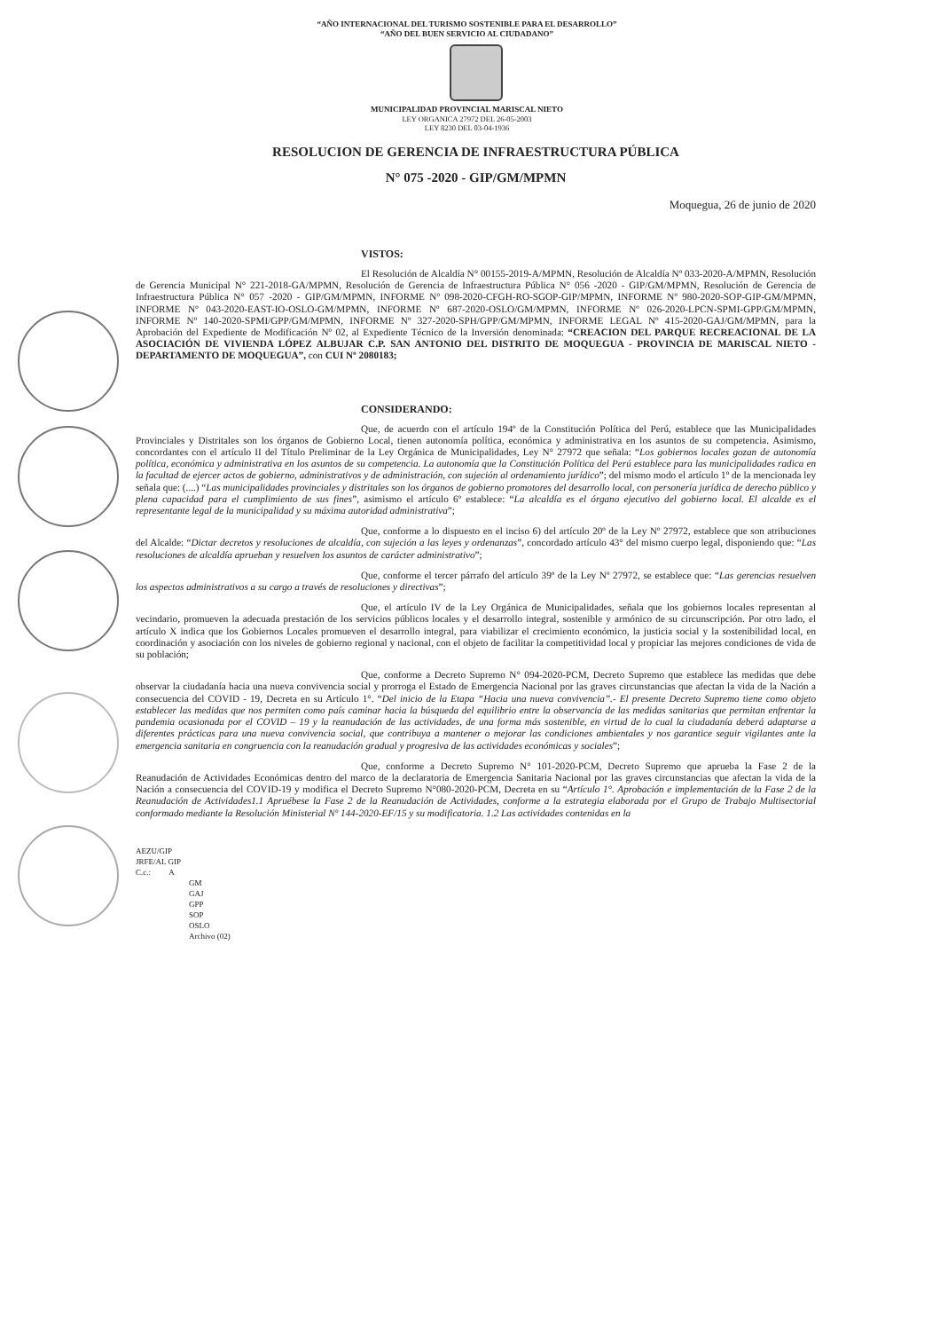“AÑO INTERNACIONAL DEL TURISMO SOSTENIBLE PARA EL DESARROLLO”
“AÑO DEL BUEN SERVICIO AL CIUDADANO”
MUNICIPALIDAD PROVINCIAL MARISCAL NIETO
LEY ORGANICA 27972 DEL 26-05-2003
LEY 8230 DEL 03-04-1936
RESOLUCION DE GERENCIA DE INFRAESTRUCTURA PÚBLICA
N° 075 -2020 - GIP/GM/MPMN
Moquegua, 26 de junio de 2020
VISTOS:
El Resolución de Alcaldía N° 00155-2019-A/MPMN, Resolución de Alcaldía Nº 033-2020-A/MPMN, Resolución de Gerencia Municipal N° 221-2018-GA/MPMN, Resolución de Gerencia de Infraestructura Pública N° 056 -2020 - GIP/GM/MPMN, Resolución de Gerencia de Infraestructura Pública N° 057 -2020 - GIP/GM/MPMN, INFORME Nº 098-2020-CFGH-RO-SGOP-GIP/MPMN, INFORME Nº 980-2020-SOP-GIP-GM/MPMN, INFORME Nº 043-2020-EAST-IO-OSLO-GM/MPMN, INFORME Nº 687-2020-OSLO/GM/MPMN, INFORME Nº 026-2020-LPCN-SPMI-GPP/GM/MPMN, INFORME Nº 140-2020-SPMI/GPP/GM/MPMN, INFORME Nº 327-2020-SPH/GPP/GM/MPMN, INFORME LEGAL Nº 415-2020-GAJ/GM/MPMN, para la Aprobación del Expediente de Modificación Nº 02, al Expediente Técnico de la Inversión denominada: “CREACION DEL PARQUE RECREACIONAL DE LA ASOCIACIÓN DE VIVIENDA LÓPEZ ALBUJAR C.P. SAN ANTONIO DEL DISTRITO DE MOQUEGUA - PROVINCIA DE MARISCAL NIETO - DEPARTAMENTO DE MOQUEGUA”, con CUI Nº 2080183;
CONSIDERANDO:
Que, de acuerdo con el artículo 194º de la Constitución Política del Perú, establece que las Municipalidades Provinciales y Distritales son los órganos de Gobierno Local, tienen autonomía política, económica y administrativa en los asuntos de su competencia. Asimismo, concordantes con el artículo II del Título Preliminar de la Ley Orgánica de Municipalidades, Ley N° 27972 que señala: “Los gobiernos locales gozan de autonomía política, económica y administrativa en los asuntos de su competencia. La autonomía que la Constitución Política del Perú establece para las municipalidades radica en la facultad de ejercer actos de gobierno, administrativos y de administración, con sujeción al ordenamiento jurídico”; del mismo modo el artículo 1º de la mencionada ley señala que: (....) “Las municipalidades provinciales y distritales son los órganos de gobierno promotores del desarrollo local, con personería jurídica de derecho público y plena capacidad para el cumplimiento de sus fines”, asimismo el artículo 6º establece: “La alcaldía es el órgano ejecutivo del gobierno local. El alcalde es el representante legal de la municipalidad y su máxima autoridad administrativa”;
Que, conforme a lo dispuesto en el inciso 6) del artículo 20º de la Ley Nº 27972, establece que son atribuciones del Alcalde: “Dictar decretos y resoluciones de alcaldía, con sujeción a las leyes y ordenanzas”, concordado artículo 43° del mismo cuerpo legal, disponiendo que: “Las resoluciones de alcaldía aprueban y resuelven los asuntos de carácter administrativo”;
Que, conforme el tercer párrafo del artículo 39º de la Ley Nº 27972, se establece que: “Las gerencias resuelven los aspectos administrativos a su cargo a través de resoluciones y directivas”;
Que, el artículo IV de la Ley Orgánica de Municipalidades, señala que los gobiernos locales representan al vecindario, promueven la adecuada prestación de los servicios públicos locales y el desarrollo integral, sostenible y armónico de su circunscripción. Por otro lado, el artículo X indica que los Gobiernos Locales promueven el desarrollo integral, para viabilizar el crecimiento económico, la justicia social y la sostenibilidad local, en coordinación y asociación con los niveles de gobierno regional y nacional, con el objeto de facilitar la competitividad local y propiciar las mejores condiciones de vida de su población;
Que, conforme a Decreto Supremo N° 094-2020-PCM, Decreto Supremo que establece las medidas que debe observar la ciudadanía hacia una nueva convivencia social y prorroga el Estado de Emergencia Nacional por las graves circunstancias que afectan la vida de la Nación a consecuencia del COVID - 19, Decreta en su Artículo 1°. “Del inicio de la Etapa “Hacia una nueva convivencia”.- El presente Decreto Supremo tiene como objeto establecer las medidas que nos permiten como país caminar hacia la búsqueda del equilibrio entre la observancia de las medidas sanitarias que permitan enfrentar la pandemia ocasionada por el COVID – 19 y la reanudación de las actividades, de una forma más sostenible, en virtud de lo cual la ciudadanía deberá adaptarse a diferentes prácticas para una nueva convivencia social, que contribuya a mantener o mejorar las condiciones ambientales y nos garantice seguir vigilantes ante la emergencia sanitaria en congruencia con la reanudación gradual y progresiva de las actividades económicas y sociales”;
Que, conforme a Decreto Supremo N° 101-2020-PCM, Decreto Supremo que aprueba la Fase 2 de la Reanudación de Actividades Económicas dentro del marco de la declaratoria de Emergencia Sanitaria Nacional por las graves circunstancias que afectan la vida de la Nación a consecuencia del COVID-19 y modifica el Decreto Supremo N°080-2020-PCM, Decreta en su “Artículo 1°. Aprobación e implementación de la Fase 2 de la Reanudación de Actividades1.1 Apruébese la Fase 2 de la Reanudación de Actividades, conforme a la estrategia elaborada por el Grupo de Trabajo Multisectorial conformado mediante la Resolución Ministerial Nº 144-2020-EF/15 y su modificatoria. 1.2 Las actividades contenidas en la
AEZU/GIP
JRFE/AL GIP
C.c.: A
GM
GAJ
GPP
SOP
OSLO
Archivo (02)